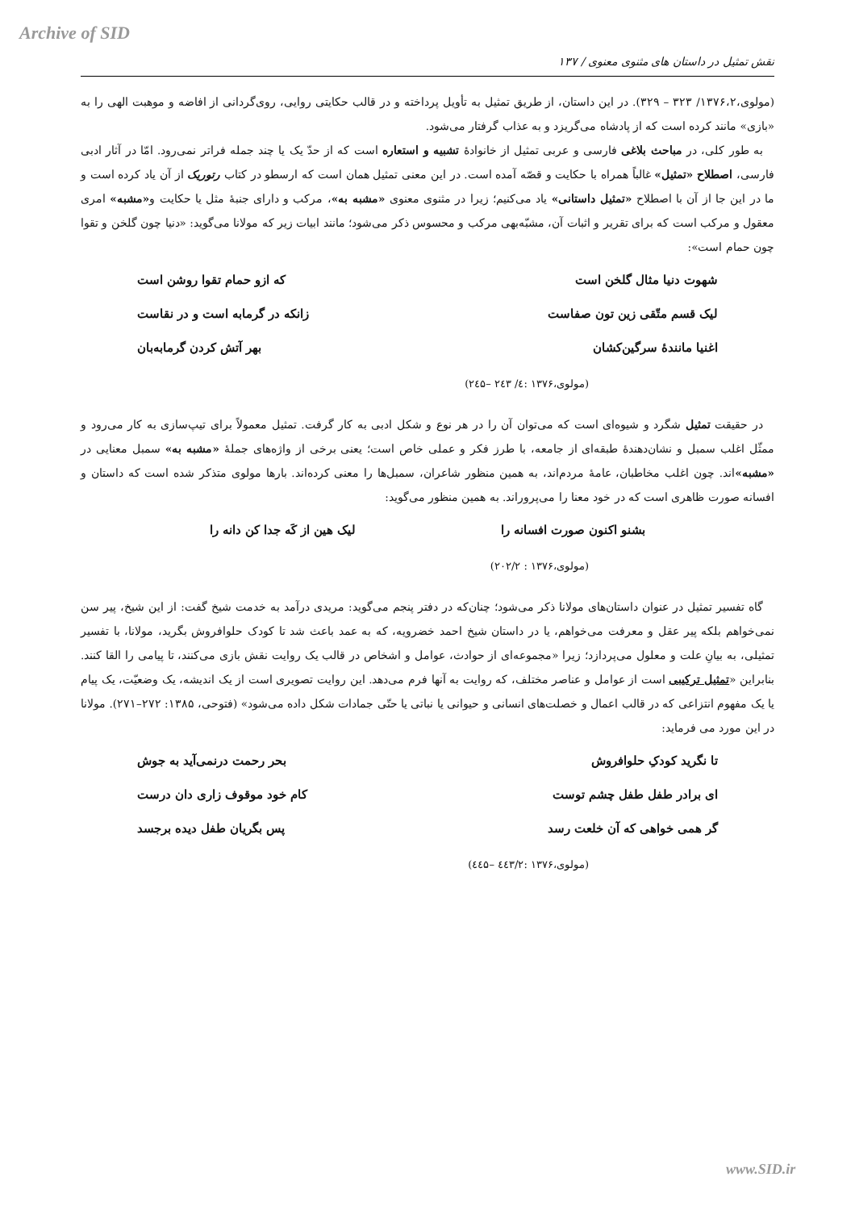Archive of SID
نقش تمثیل در داستان های مثنوی معنوی / ۱۳۷
(مولوی،۱۳۷۶،۲/ ۳۲۳ – ۳۲۹). در این داستان، از طریق تمثیل به تأویل پرداخته و در قالب حکایتی روایی، روی‌گردانی از افاضه و موهبت الهی را به «بازی» مانند کرده است که از پادشاه می‌گریزد و به عذاب گرفتار می‌شود.
به طور کلی، در مباحث بلاغی فارسی و عربی تمثیل از خانوادهٔ تشبیه و استعاره است که از حدّ یک یا چند جمله فراتر نمی‌رود. امّا در آثار ادبی فارسی، اصطلاح «تمثیل» غالباً همراه با حکایت و قصّه آمده است. در این معنی تمثیل همان است که ارسطو در کتاب رتوریک از آن یاد کرده است و ما در این جا از آن با اصطلاح «تمثیل داستانی» یاد می‌کنیم؛ زیرا در مثنوی معنوی «مشبه به»، مرکب و دارای جنبهٔ مثل یا حکایت و«مشبه» امری معقول و مرکب است که برای تقریر و اثبات آن، مشبّه‌بهی مرکب و محسوس ذکر می‌شود؛ مانند ابیات زیر که مولانا می‌گوید: «دنیا چون گلخن و تقوا چون حمام است»:
شهوت دنیا مثال گلخن است که ازو حمام تقوا روشن است
لیک قسم متّقی زین تون صفاست زانکه در گرمابه است و در نقاست
اغنیا مانندهٔ سرگین‌کشان بهر آتش کردن گرمابه‌بان
(مولوی،۱۳۷۶ :٤/ ۲٤۳ –۲٤۵)
در حقیقت تمثیل شگرد و شیوه‌ای است که می‌توان آن را در هر نوع و شکل ادبی به کار گرفت. تمثیل معمولاً برای تیپ‌سازی به کار می‌رود و ممثّل اغلب سمبل و نشان‌دهندهٔ طبقه‌ای از جامعه، با طرز فکر و عملی خاص است؛ یعنی برخی از واژه‌های جملهٔ «مشبه به» سمبل معنایی در «مشبه»اند. چون اغلب مخاطبان، عامهٔ مردم‌اند، به همین منظور شاعران، سمبل‌ها را معنی کرده‌اند. بارها مولوی متذکر شده است که داستان و افسانه صورت ظاهری است که در خود معنا را می‌پروراند. به همین منظور می‌گوید:
بشنو اکنون صورت افسانه را لیک هین از کَه جدا کن دانه را
(مولوی،۱۳۷۶ : ۲۰۲/۲)
گاه تفسیر تمثیل در عنوان داستان‌های مولانا ذکر می‌شود؛ چنان‌که در دفتر پنجم می‌گوید: مریدی درآمد به خدمت شیخ گفت: از این شیخ، پیر سن نمی‌خواهم بلکه پیر عقل و معرفت می‌خواهم، یا در داستان شیخ احمد خضرویه، که به عمد باعث شد تا کودک حلوافروش بگرید، مولانا، با تفسیر تمثیلی، به بیانِ علت و معلول می‌پردازد؛ زیرا «مجموعه‌ای از حوادث، عوامل و اشخاص در قالب یک روایت نقش بازی می‌کنند، تا پیامی را القا کنند. بنابراین «تمثیل ترکیبی است از عوامل و عناصر مختلف، که روایت به آنها فرم می‌دهد. این روایت تصویری است از یک اندیشه، یک وضعیّت، یک پیام یا یک مفهوم انتزاعی که در قالب اعمال و خصلت‌های انسانی و حیوانی یا نباتی یا حتّی جمادات شکل داده می‌شود» (فتوحی، ۱۳۸۵: ۲۷۲–۲۷۱). مولانا در این مورد می فرماید:
تا نگرید کودکِ حلوافروش بحر رحمت درنمی‌آید به جوش
ای برادر طفل طفل چشم توست کام خود موقوف زاری دان درست
گر همی خواهی که آن خلعت رسد پس بگریان طفل دیده برجسد
(مولوی،۱۳۷۶ :٤٤۳/۲ –٤٤۵)
www.SID.ir